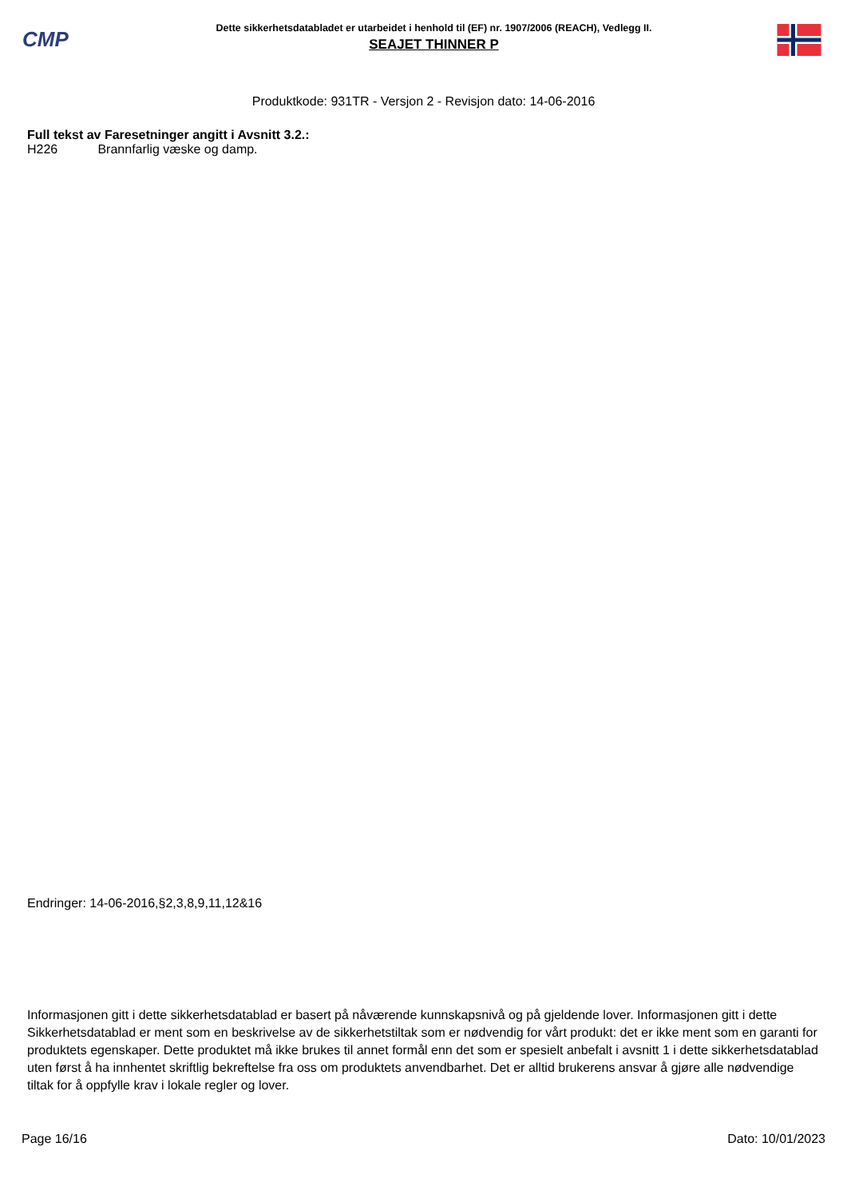CMP
Dette sikkerhetsdatabladet er utarbeidet i henhold til (EF) nr. 1907/2006 (REACH), Vedlegg II.
SEAJET THINNER P
Produktkode: 931TR - Versjon 2 - Revisjon dato: 14-06-2016
Full tekst av Faresetninger angitt i Avsnitt 3.2.:
H226 Brannfarlig væske og damp.
Endringer: 14-06-2016,§2,3,8,9,11,12&16
Informasjonen gitt i dette sikkerhetsdatablad er basert på nåværende kunnskapsnivå og på gjeldende lover. Informasjonen gitt i dette Sikkerhetsdatablad er ment som en beskrivelse av de sikkerhetstiltak som er nødvendig for vårt produkt: det er ikke ment som en garanti for produktets egenskaper. Dette produktet må ikke brukes til annet formål enn det som er spesielt anbefalt i avsnitt 1 i dette sikkerhetsdatablad uten først å ha innhentet skriftlig bekreftelse fra oss om produktets anvendbarhet. Det er alltid brukerens ansvar å gjøre alle nødvendige tiltak for å oppfylle krav i lokale regler og lover.
Page 16/16 Dato: 10/01/2023